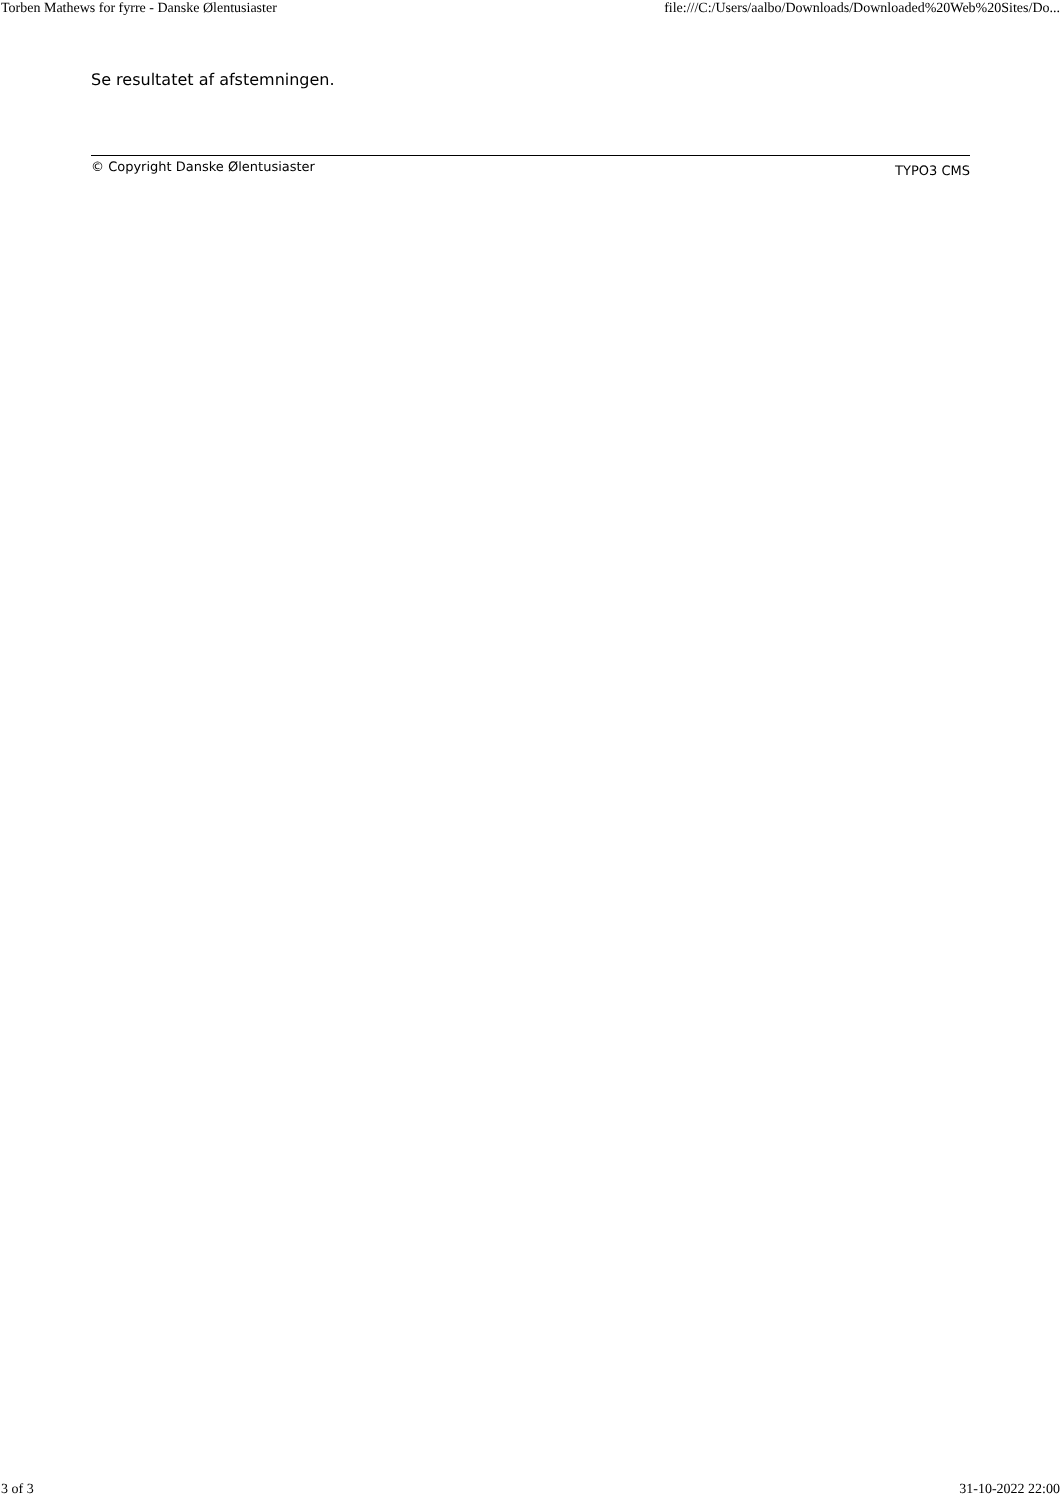Torben Mathews for fyrre - Danske Ølentusiaster file:///C:/Users/aalbo/Downloads/Downloaded%20Web%20Sites/Do...
Se resultatet af afstemningen.
© Copyright Danske Ølentusiaster TYPO3 CMS
3 of 3 31-10-2022 22:00